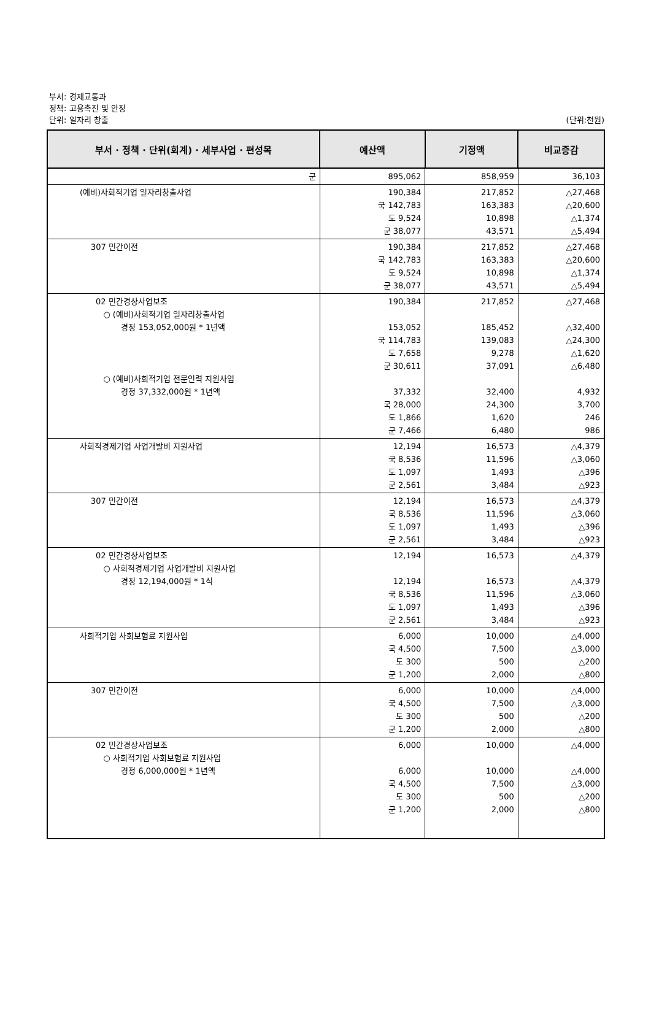부서: 경제교통과
정책: 고용촉진 및 안정
단위: 일자리 창출
(단위:천원)
| 부서 · 정책 · 단위(회계) · 세부사업 · 편성목 | 예산액 | 기정액 | 비교증감 |
| --- | --- | --- | --- |
| 군 | 895,062 | 858,959 | 36,103 |
| (예비)사회적기업 일자리창출사업 | 190,384 국 142,783 도 9,524 군 38,077 | 217,852 163,383 10,898 43,571 | △27,468 △20,600 △1,374 △5,494 |
| 307 민간이전 | 190,384 국 142,783 도 9,524 군 38,077 | 217,852 163,383 10,898 43,571 | △27,468 △20,600 △1,374 △5,494 |
| 02 민간경상사업보조 ○ (예비)사회적기업 일자리창출사업 경정 153,052,000원 * 1년액 ○ (예비)사회적기업 전문인력 지원사업 경정 37,332,000원 * 1년액 | 190,384 153,052 국 114,783 도 7,658 군 30,611 37,332 국 28,000 도 1,866 군 7,466 | 217,852 185,452 139,083 9,278 37,091 32,400 24,300 1,620 6,480 | △27,468 △32,400 △24,300 △1,620 △6,480 4,932 3,700 246 986 |
| 사회적경제기업 사업개발비 지원사업 | 12,194 국 8,536 도 1,097 군 2,561 | 16,573 11,596 1,493 3,484 | △4,379 △3,060 △396 △923 |
| 307 민간이전 | 12,194 국 8,536 도 1,097 군 2,561 | 16,573 11,596 1,493 3,484 | △4,379 △3,060 △396 △923 |
| 02 민간경상사업보조 ○ 사회적경제기업 사업개발비 지원사업 경정 12,194,000원 * 1식 | 12,194 12,194 국 8,536 도 1,097 군 2,561 | 16,573 16,573 11,596 1,493 3,484 | △4,379 △4,379 △3,060 △396 △923 |
| 사회적기업 사회보험료 지원사업 | 6,000 국 4,500 도 300 군 1,200 | 10,000 7,500 500 2,000 | △4,000 △3,000 △200 △800 |
| 307 민간이전 | 6,000 국 4,500 도 300 군 1,200 | 10,000 7,500 500 2,000 | △4,000 △3,000 △200 △800 |
| 02 민간경상사업보조 ○ 사회적기업 사회보험료 지원사업 경정 6,000,000원 * 1년액 | 6,000 6,000 국 4,500 도 300 군 1,200 | 10,000 10,000 7,500 500 2,000 | △4,000 △4,000 △3,000 △200 △800 |